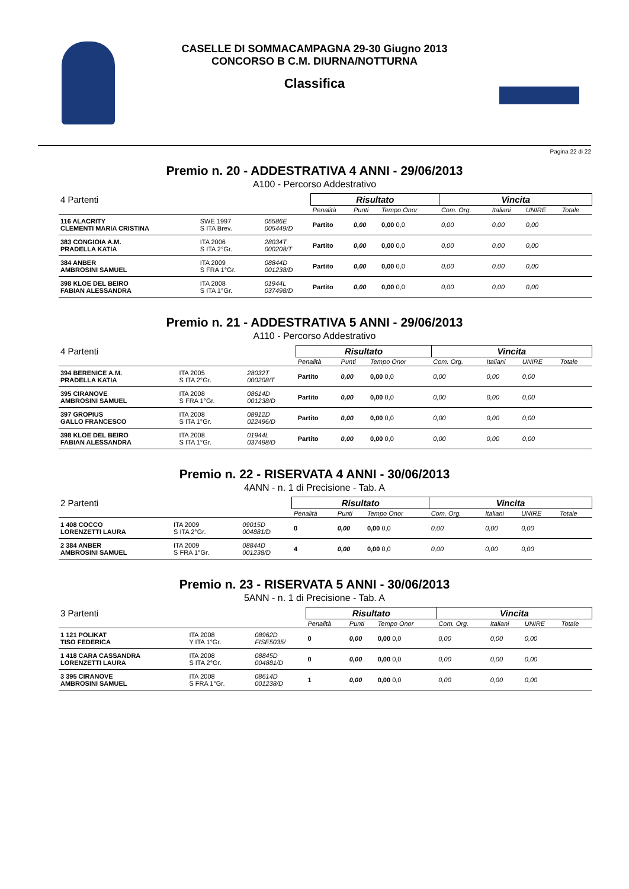CASELLE DI SOMMACAMPAGNA 29-30 Giugno 2013
CONCORSO B C.M. DIURNA/NOTTURNA
Classifica
Pagina 22 di 22
Premio n. 20 - ADDESTRATIVA 4 ANNI - 29/06/2013
A100 - Percorso Addestrativo
| 4 Partenti | | | | Risultato | | | Vincita | | | |
| --- | --- | --- | --- | --- | --- | --- | --- | --- | --- | --- |
| | | | | Penalità | Punti | Tempo Onor | Com. Org. | Italiani | UNIRE | Totale |
| 116 ALACRITY CLEMENTI MARIA CRISTINA | SWE 1997 S ITA Brev. | | 05586E 005449/D | Partito | 0,00 | 0,00 0,0 | 0,00 | 0,00 | 0,00 | |
| 383 CONGIOIA A.M. PRADELLA KATIA | ITA 2006 S ITA 2°Gr. | | 28034T 000208/T | Partito | 0,00 | 0,00 0,0 | 0,00 | 0,00 | 0,00 | |
| 384 ANBER AMBROSINI SAMUEL | ITA 2009 S FRA 1°Gr. | | 08844D 001238/D | Partito | 0,00 | 0,00 0,0 | 0,00 | 0,00 | 0,00 | |
| 398 KLOE DEL BEIRO FABIAN ALESSANDRA | ITA 2008 S ITA 1°Gr. | | 01944L 037498/D | Partito | 0,00 | 0,00 0,0 | 0,00 | 0,00 | 0,00 | |
Premio n. 21 - ADDESTRATIVA 5 ANNI - 29/06/2013
A110 - Percorso Addestrativo
| 4 Partenti | | | | Risultato | | | Vincita | | | |
| --- | --- | --- | --- | --- | --- | --- | --- | --- | --- | --- |
| | | | | Penalità | Punti | Tempo Onor | Com. Org. | Italiani | UNIRE | Totale |
| 394 BERENICE A.M. PRADELLA KATIA | ITA 2005 S ITA 2°Gr. | | 28032T 000208/T | Partito | 0,00 | 0,00 0,0 | 0,00 | 0,00 | 0,00 | |
| 395 CIRANOVE AMBROSINI SAMUEL | ITA 2008 S FRA 1°Gr. | | 08614D 001238/D | Partito | 0,00 | 0,00 0,0 | 0,00 | 0,00 | 0,00 | |
| 397 GROPIUS GALLO FRANCESCO | ITA 2008 S ITA 1°Gr. | | 08912D 022496/D | Partito | 0,00 | 0,00 0,0 | 0,00 | 0,00 | 0,00 | |
| 398 KLOE DEL BEIRO FABIAN ALESSANDRA | ITA 2008 S ITA 1°Gr. | | 01944L 037498/D | Partito | 0,00 | 0,00 0,0 | 0,00 | 0,00 | 0,00 | |
Premio n. 22 - RISERVATA 4 ANNI - 30/06/2013
4ANN - n. 1 di Precisione - Tab. A
| 2 Partenti | | | | Risultato | | | Vincita | | | |
| --- | --- | --- | --- | --- | --- | --- | --- | --- | --- | --- |
| | | | | Penalità | Punti | Tempo Onor | Com. Org. | Italiani | UNIRE | Totale |
| 1 408 COCCO LORENZETTI LAURA | ITA 2009 S ITA 2°Gr. | | 09015D 004881/D | 0 | 0,00 | 0,00 0,0 | 0,00 | 0,00 | 0,00 | |
| 2 384 ANBER AMBROSINI SAMUEL | ITA 2009 S FRA 1°Gr. | | 08844D 001238/D | 4 | 0,00 | 0,00 0,0 | 0,00 | 0,00 | 0,00 | |
Premio n. 23 - RISERVATA 5 ANNI - 30/06/2013
5ANN - n. 1 di Precisione - Tab. A
| 3 Partenti | | | | Risultato | | | Vincita | | | |
| --- | --- | --- | --- | --- | --- | --- | --- | --- | --- | --- |
| | | | | Penalità | Punti | Tempo Onor | Com. Org. | Italiani | UNIRE | Totale |
| 1 121 POLIKAT TISO FEDERICA | ITA 2008 Y ITA 1°Gr. | | 08962D FISE5035/ | 0 | 0,00 | 0,00 0,0 | 0,00 | 0,00 | 0,00 | |
| 1 418 CARA CASSANDRA LORENZETTI LAURA | ITA 2008 S ITA 2°Gr. | | 08845D 004881/D | 0 | 0,00 | 0,00 0,0 | 0,00 | 0,00 | 0,00 | |
| 3 395 CIRANOVE AMBROSINI SAMUEL | ITA 2008 S FRA 1°Gr. | | 08614D 001238/D | 1 | 0,00 | 0,00 0,0 | 0,00 | 0,00 | 0,00 | |